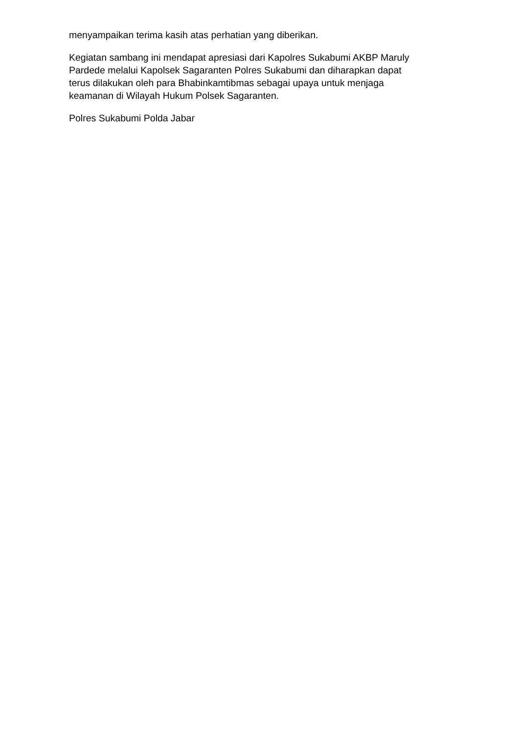menyampaikan terima kasih atas perhatian yang diberikan.
Kegiatan sambang ini mendapat apresiasi dari Kapolres Sukabumi AKBP Maruly
Pardede melalui Kapolsek Sagaranten Polres Sukabumi dan diharapkan dapat
terus dilakukan oleh para Bhabinkamtibmas sebagai upaya untuk menjaga
keamanan di Wilayah Hukum Polsek Sagaranten.
Polres Sukabumi Polda Jabar